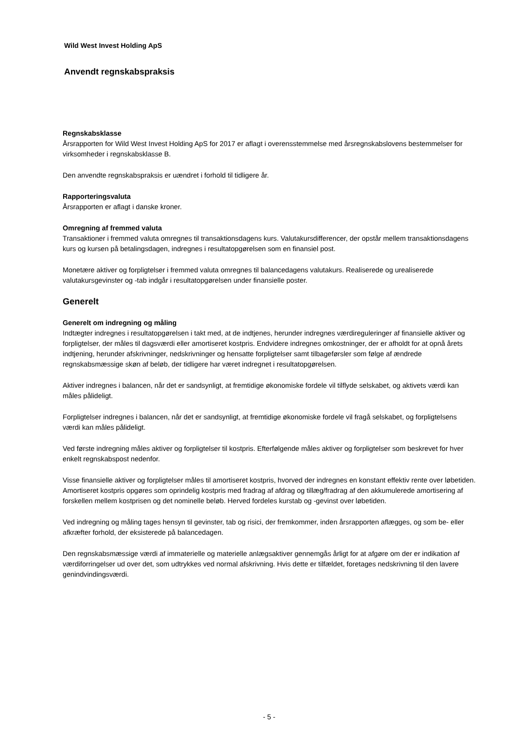Wild West Invest Holding ApS
Anvendt regnskabspraksis
Regnskabsklasse
Årsrapporten for Wild West Invest Holding ApS for 2017 er aflagt i overensstemmelse med årsregnskabslovens bestemmelser for virksomheder i regnskabsklasse B.
Den anvendte regnskabspraksis er uændret i forhold til tidligere år.
Rapporteringsvaluta
Årsrapporten er aflagt i danske kroner.
Omregning af fremmed valuta
Transaktioner i fremmed valuta omregnes til transaktionsdagens kurs. Valutakursdifferencer, der opstår mellem transaktionsdagens kurs og kursen på betalingsdagen, indregnes i resultatopgørelsen som en finansiel post.
Monetære aktiver og forpligtelser i fremmed valuta omregnes til balancedagens valutakurs. Realiserede og urealiserede valutakursgevinster og -tab indgår i resultatopgørelsen under finansielle poster.
Generelt
Generelt om indregning og måling
Indtægter indregnes i resultatopgørelsen i takt med, at de indtjenes, herunder indregnes værdireguleringer af finansielle aktiver og forpligtelser, der måles til dagsværdi eller amortiseret kostpris. Endvidere indregnes omkostninger, der er afholdt for at opnå årets indtjening, herunder afskrivninger, nedskrivninger og hensatte forpligtelser samt tilbageførsler som følge af ændrede regnskabsmæssige skøn af beløb, der tidligere har været indregnet i resultatopgørelsen.
Aktiver indregnes i balancen, når det er sandsynligt, at fremtidige økonomiske fordele vil tilflyde selskabet, og aktivets værdi kan måles pålideligt.
Forpligtelser indregnes i balancen, når det er sandsynligt, at fremtidige økonomiske fordele vil fragå selskabet, og forpligtelsens værdi kan måles pålideligt.
Ved første indregning måles aktiver og forpligtelser til kostpris. Efterfølgende måles aktiver og forpligtelser som beskrevet for hver enkelt regnskabspost nedenfor.
Visse finansielle aktiver og forpligtelser måles til amortiseret kostpris, hvorved der indregnes en konstant effektiv rente over løbetiden. Amortiseret kostpris opgøres som oprindelig kostpris med fradrag af afdrag og tillæg/fradrag af den akkumulerede amortisering af forskellen mellem kostprisen og det nominelle beløb. Herved fordeles kurstab og -gevinst over løbetiden.
Ved indregning og måling tages hensyn til gevinster, tab og risici, der fremkommer, inden årsrapporten aflægges, og som be- eller afkræfter forhold, der eksisterede på balancedagen.
Den regnskabsmæssige værdi af immaterielle og materielle anlægsaktiver gennemgås årligt for at afgøre om der er indikation af værdiforringelser ud over det, som udtrykkes ved normal afskrivning. Hvis dette er tilfældet, foretages nedskrivning til den lavere genindvindingsværdi.
- 5 -